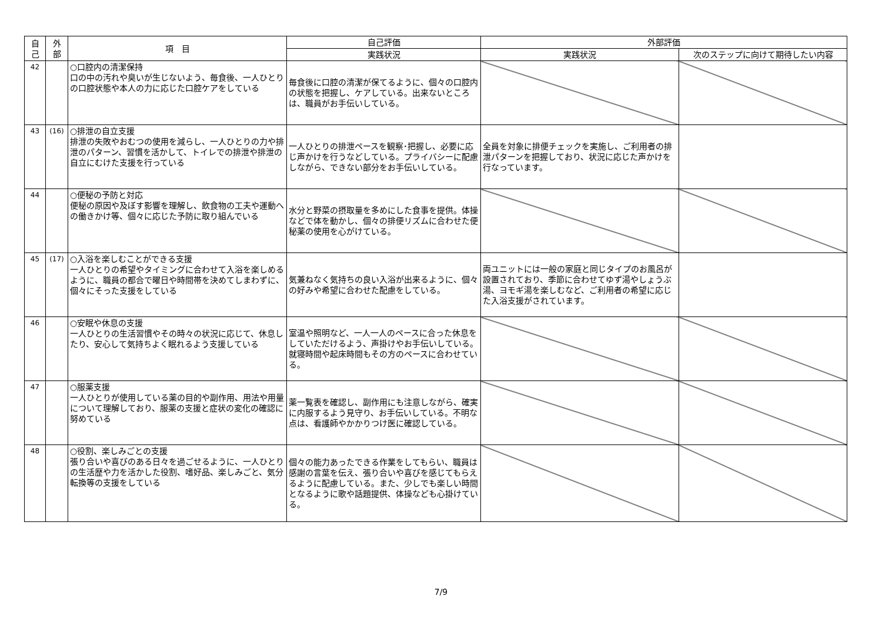| 自 己 | 外 部 | 項 目 | 自己評価 | 外部評価 | |
| --- | --- | --- | --- | --- | --- |
| | | | 実践状況 | 実践状況 | 次のステップに向けて期待したい内容 |
| 42 | | ○口腔内の清潔保持 口の中の汚れや臭いが生じないよう、毎食後、一人ひとりの口腔状態や本人の力に応じた口腔ケアをしている | 毎食後に口腔の清潔が保てるように、個々の口腔内の状態を把握し、ケアしている。出来ないところは、職員がお手伝いしている。 | | |
| 43 | (16) | ○排泄の自立支援 排泄の失敗やおむつの使用を減らし、一人ひとりの力や排泄のパターン、習慣を活かして、トイレでの排泄や排泄の自立にむけた支援を行っている | 一人ひとりの排泄ペースを観察･把握し、必要に応じ声かけを行うなどしている。プライバシーに配慮しながら、できない部分をお手伝いしている。 | 全員を対象に排便チェックを実施し、ご利用者の排泄パターンを把握しており、状況に応じた声かけを行なっています。 | |
| 44 | | ○便秘の予防と対応 便秘の原因や及ぼす影響を理解し、飲食物の工夫や運動への働きかけ等、個々に応じた予防に取り組んでいる | 水分と野菜の摂取量を多めにした食事を提供。体操などで体を動かし、個々の排便リズムに合わせた便秘薬の使用を心がけている。 | | |
| 45 | (17) | ○入浴を楽しむことができる支援 一人ひとりの希望やタイミングに合わせて入浴を楽しめるように、職員の都合で曜日や時間帯を決めてしまわずに、個々にそった支援をしている | 気兼ねなく気持ちの良い入浴が出来るように、個々の好みや希望に合わせた配慮をしている。 | 両ユニットには一般の家庭と同じタイプのお風呂が設置されており、季節に合わせてゆず湯やしょうぶ湯、ヨモギ湯を楽しむなど、ご利用者の希望に応じた入浴支援がされています。 | |
| 46 | | ○安眠や休息の支援 一人ひとりの生活習慣やその時々の状況に応じて、休息したり、安心して気持ちよく眠れるよう支援している | 室温や照明など、一人一人のペースに合った休息をしていただけるよう、声掛けやお手伝いしている。就寝時間や起床時間もその方のペースに合わせている。 | | |
| 47 | | ○服薬支援 一人ひとりが使用している薬の目的や副作用、用法や用量について理解しており、服薬の支援と症状の変化の確認に努めている | 薬一覧表を確認し、副作用にも注意しながら、確実に内服するよう見守り、お手伝いしている。不明な点は、看護師やかかりつけ医に確認している。 | | |
| 48 | | ○役割、楽しみごとの支援 張り合いや喜びのある日々を過ごせるように、一人ひとりの生活歴や力を活かした役割、嗜好品、楽しみごと、気分転換等の支援をしている | 個々の能力あったできる作業をしてもらい、職員は感謝の言葉を伝え、張り合いや喜びを感じてもらえるように配慮している。また、少しでも楽しい時間となるように歌や話題提供、体操なども心掛けている。 | | |
7/9